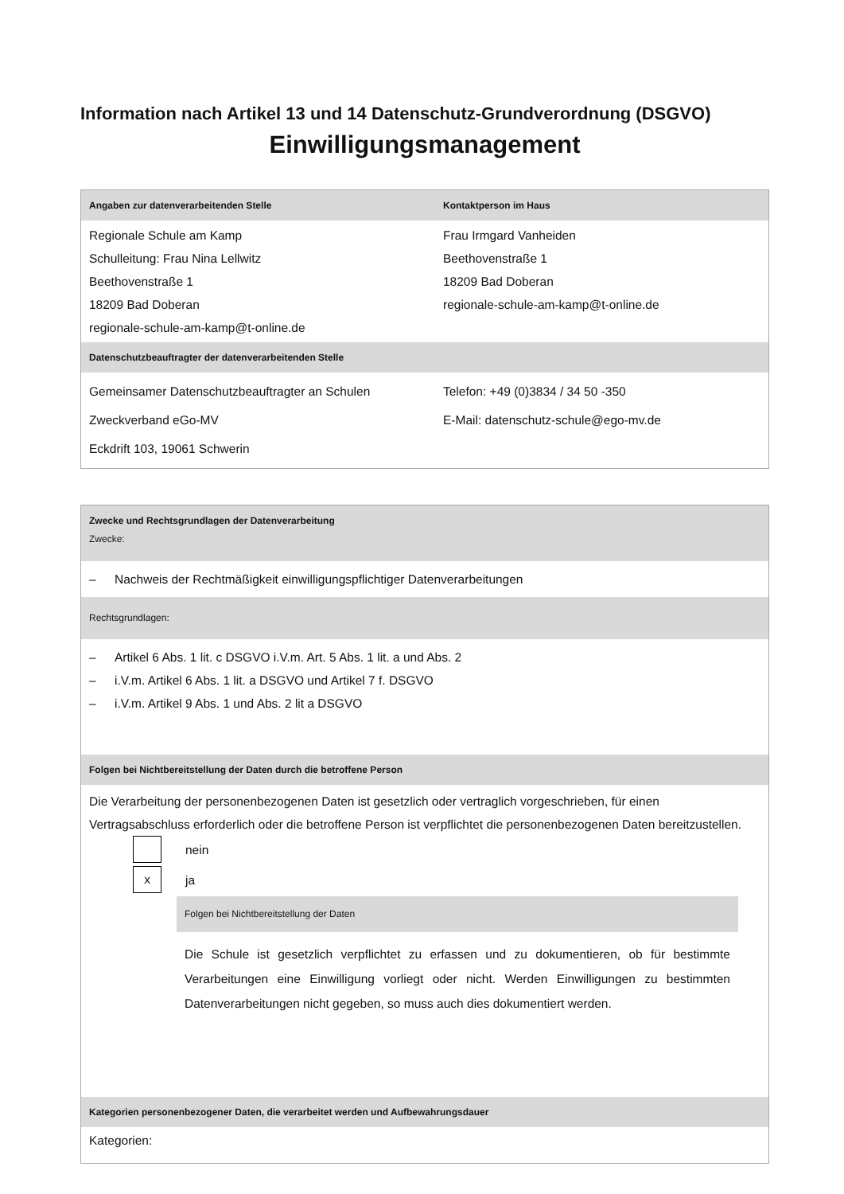Information nach Artikel 13 und 14 Datenschutz-Grundverordnung (DSGVO)
Einwilligungsmanagement
| Angaben zur datenverarbeitenden Stelle | Kontaktperson im Haus |
| --- | --- |
| Regionale Schule am Kamp Schulleitung: Frau Nina Lellwitz Beethovenstraße 1 18209 Bad Doberan regionale-schule-am-kamp@t-online.de | Frau Irmgard Vanheiden Beethovenstraße 1 18209 Bad Doberan regionale-schule-am-kamp@t-online.de |
| Datenschutzbeauftragter der datenverarbeitenden Stelle | |
| Gemeinsamer Datenschutzbeauftragter an Schulen Zweckverband eGo-MV Eckdrift 103, 19061 Schwerin | Telefon: +49 (0)3834 / 34 50 -350 E-Mail: datenschutz-schule@ego-mv.de |
| Zwecke und Rechtsgrundlagen der Datenverarbeitung Zwecke: |
| --- |
| – Nachweis der Rechtmäßigkeit einwilligungspflichtiger Datenverarbeitungen |
| Rechtsgrundlagen: |
| – Artikel 6 Abs. 1 lit. c DSGVO i.V.m. Art. 5 Abs. 1 lit. a und Abs. 2 – i.V.m. Artikel 6 Abs. 1 lit. a DSGVO und Artikel 7 f. DSGVO – i.V.m. Artikel 9 Abs. 1 und Abs. 2 lit a DSGVO |
| Folgen bei Nichtbereitstellung der Daten durch die betroffene Person |
| Die Verarbeitung der personenbezogenen Daten ist gesetzlich oder vertraglich vorgeschrieben, für einen Vertragsabschluss erforderlich oder die betroffene Person ist verpflichtet die personenbezogenen Daten bereitzustellen. nein x ja Folgen bei Nichtbereitstellung der Daten Die Schule ist gesetzlich verpflichtet zu erfassen und zu dokumentieren, ob für bestimmte Verarbeitungen eine Einwilligung vorliegt oder nicht. Werden Einwilligungen zu bestimmten Datenverarbeitungen nicht gegeben, so muss auch dies dokumentiert werden. |
| Kategorien personenbezogener Daten, die verarbeitet werden und Aufbewahrungsdauer |
| Kategorien: |